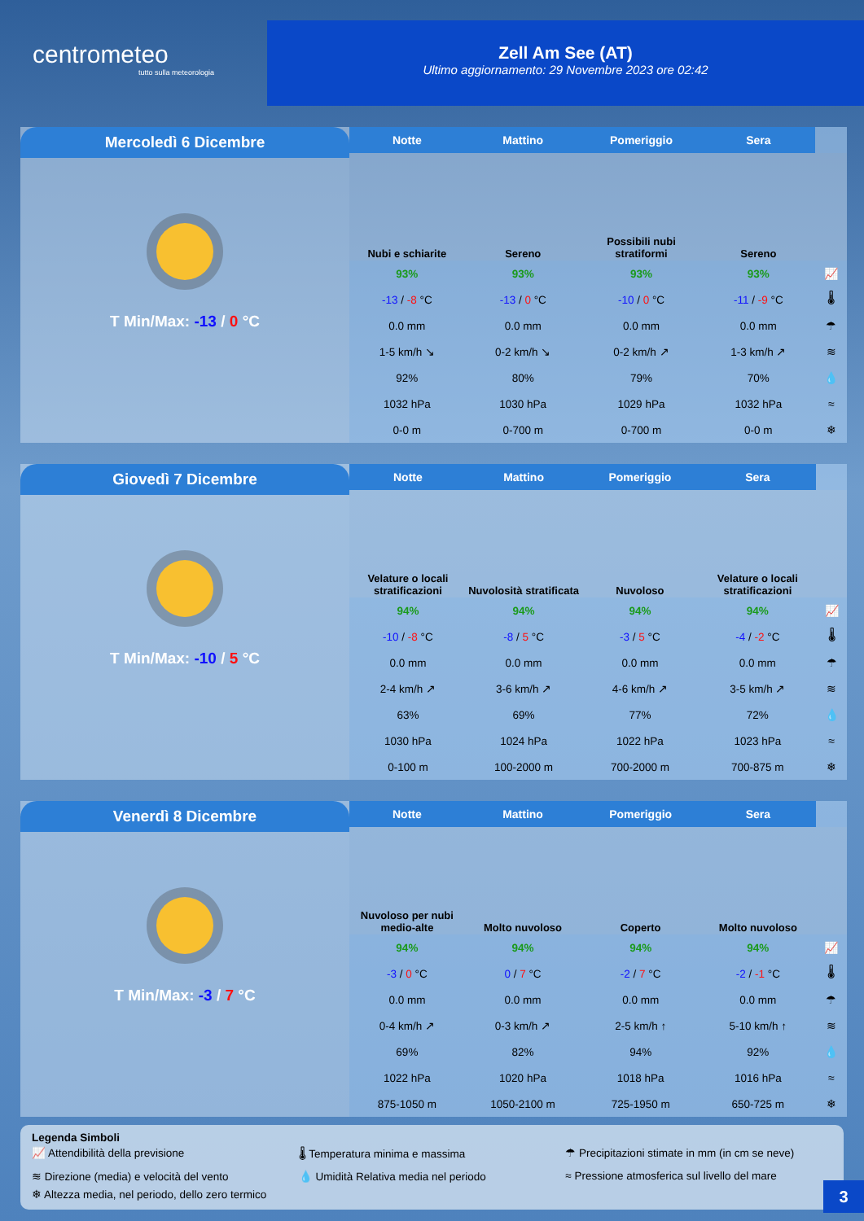centrometeo
tutto sulla meteorologia
Zell Am See (AT)
Ultimo aggiornamento: 29 Novembre 2023 ore 02:42
Mercoledì 6 Dicembre
T Min/Max: -13 / 0 °C
| Notte | Mattino | Pomeriggio | Sera | |
| Nubi e schiarite | Sereno | Possibili nubi stratiformi | Sereno | |
| 93% | 93% | 93% | 93% | 📈 |
| -13 / -8 °C | -13 / 0 °C | -10 / 0 °C | -11 / -9 °C | 🌡 |
| 0.0 mm | 0.0 mm | 0.0 mm | 0.0 mm | ☂ |
| 1-5 km/h ↘ | 0-2 km/h ↘ | 0-2 km/h ↗ | 1-3 km/h ↗ | ≋ |
| 92% | 80% | 79% | 70% | 💧 |
| 1032 hPa | 1030 hPa | 1029 hPa | 1032 hPa | ≈ |
| 0-0 m | 0-700 m | 0-700 m | 0-0 m | ❄ |
Giovedì 7 Dicembre
T Min/Max: -10 / 5 °C
| Notte | Mattino | Pomeriggio | Sera | |
| Velature o locali stratificazioni | Nuvolosità stratificata | Nuvoloso | Velature o locali stratificazioni | |
| 94% | 94% | 94% | 94% | 📈 |
| -10 / -8 °C | -8 / 5 °C | -3 / 5 °C | -4 / -2 °C | 🌡 |
| 0.0 mm | 0.0 mm | 0.0 mm | 0.0 mm | ☂ |
| 2-4 km/h ↗ | 3-6 km/h ↗ | 4-6 km/h ↗ | 3-5 km/h ↗ | ≋ |
| 63% | 69% | 77% | 72% | 💧 |
| 1030 hPa | 1024 hPa | 1022 hPa | 1023 hPa | ≈ |
| 0-100 m | 100-2000 m | 700-2000 m | 700-875 m | ❄ |
Venerdì 8 Dicembre
T Min/Max: -3 / 7 °C
| Notte | Mattino | Pomeriggio | Sera | |
| Nuvoloso per nubi medio-alte | Molto nuvoloso | Coperto | Molto nuvoloso | |
| 94% | 94% | 94% | 94% | 📈 |
| -3 / 0 °C | 0 / 7 °C | -2 / 7 °C | -2 / -1 °C | 🌡 |
| 0.0 mm | 0.0 mm | 0.0 mm | 0.0 mm | ☂ |
| 0-4 km/h ↗ | 0-3 km/h ↗ | 2-5 km/h ↑ | 5-10 km/h ↑ | ≋ |
| 69% | 82% | 94% | 92% | 💧 |
| 1022 hPa | 1020 hPa | 1018 hPa | 1016 hPa | ≈ |
| 875-1050 m | 1050-2100 m | 725-1950 m | 650-725 m | ❄ |
Legenda Simboli
📈 Attendibilità della previsione
🌡 Temperatura minima e massima ☂ Precipitazioni stimate in mm (in cm se neve)
≋ Direzione (media) e velocità del vento
💧 Umidità Relativa media nel periodo
≈ Pressione atmosferica sul livello del mare
❄ Altezza media, nel periodo, dello zero termico
3